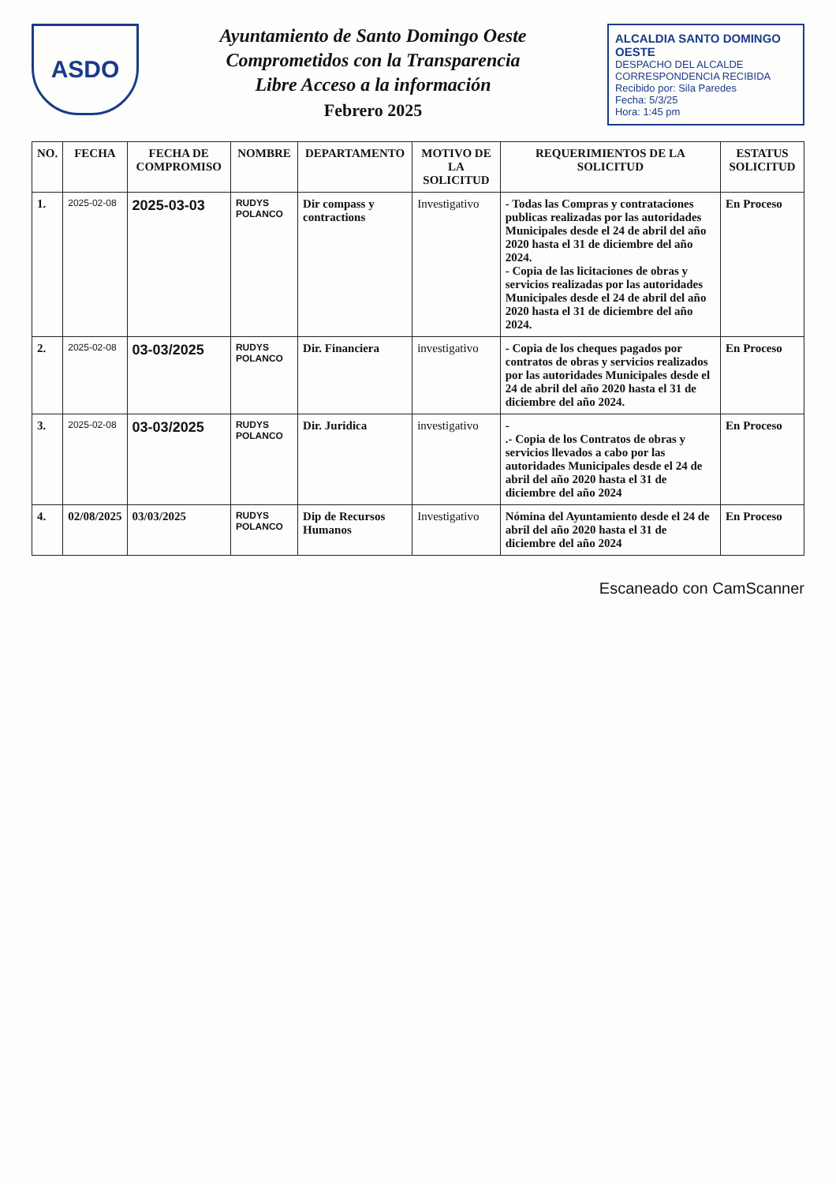ASDO
Ayuntamiento de Santo Domingo Oeste
Comprometidos con la Transparencia
Libre Acceso a la información
Febrero 2025
ALCALDIA SANTO DOMINGO OESTE
DESPACHO DEL ALCALDE
CORRESPONDENCIA RECIBIDA
Recibido por: Sila Paredes
Fecha: 5/3/25
Hora: 1:45 pm
| NO. | FECHA | FECHA DE COMPROMISO | NOMBRE | DEPARTAMENTO | MOTIVO DE LA SOLICITUD | REQUERIMIENTOS DE LA SOLICITUD | ESTATUS SOLICITUD |
| --- | --- | --- | --- | --- | --- | --- | --- |
| 1. | 2025-02-08 | 2025-03-03 | RUDYS POLANCO | Dir compass y contractions | Investigativo | - Todas las Compras y contrataciones publicas realizadas por las autoridades Municipales desde el 24 de abril del año 2020 hasta el 31 de diciembre del año 2024. - Copia de las licitaciones de obras y servicios realizadas por las autoridades Municipales desde el 24 de abril del año 2020 hasta el 31 de diciembre del año 2024. | En Proceso |
| 2. | 2025-02-08 | 03-03/2025 | RUDYS POLANCO | Dir. Financiera | investigativo | - Copia de los cheques pagados por contratos de obras y servicios realizados por las autoridades Municipales desde el 24 de abril del año 2020 hasta el 31 de diciembre del año 2024. | En Proceso |
| 3. | 2025-02-08 | 03-03/2025 | RUDYS POLANCO | Dir. Juridica | investigativo | - .- Copia de los Contratos de obras y servicios llevados a cabo por las autoridades Municipales desde el 24 de abril del año 2020 hasta el 31 de diciembre del año 2024 | En Proceso |
| 4. | 02/08/2025 | 03/03/2025 | RUDYS POLANCO | Dip de Recursos Humanos | Investigativo | Nómina del Ayuntamiento desde el 24 de abril del año 2020 hasta el 31 de diciembre del año 2024 | En Proceso |
Escaneado con CamScanner